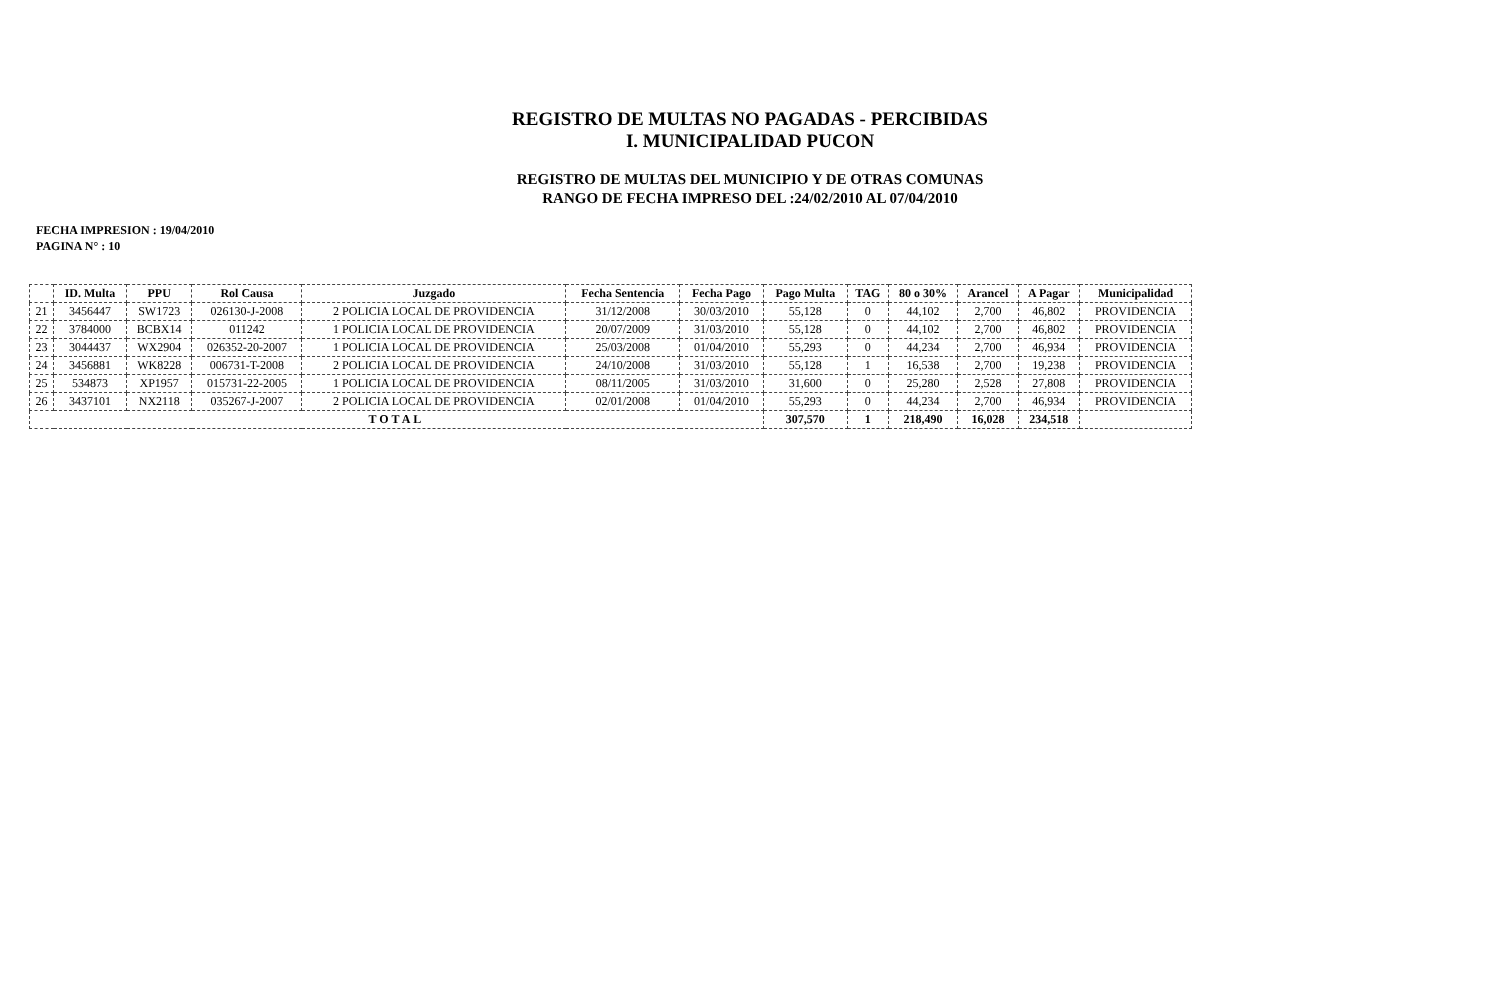REGISTRO DE MULTAS NO PAGADAS - PERCIBIDAS
I. MUNICIPALIDAD PUCON
REGISTRO DE MULTAS DEL MUNICIPIO Y DE OTRAS COMUNAS
RANGO DE FECHA IMPRESO DEL :24/02/2010 AL 07/04/2010
FECHA IMPRESION : 19/04/2010
PAGINA N° : 10
| | ID. Multa | PPU | Rol Causa | Juzgado | Fecha Sentencia | Fecha Pago | Pago Multa | TAG | 80 o 30% | Arancel | A Pagar | Municipalidad |
| --- | --- | --- | --- | --- | --- | --- | --- | --- | --- | --- | --- | --- |
| 21 | 3456447 | SW1723 | 026130-J-2008 | 2 POLICIA LOCAL DE PROVIDENCIA | 31/12/2008 | 30/03/2010 | 55,128 | 0 | 44,102 | 2,700 | 46,802 | PROVIDENCIA |
| 22 | 3784000 | BCBX14 | 011242 | 1 POLICIA LOCAL DE PROVIDENCIA | 20/07/2009 | 31/03/2010 | 55,128 | 0 | 44,102 | 2,700 | 46,802 | PROVIDENCIA |
| 23 | 3044437 | WX2904 | 026352-20-2007 | 1 POLICIA LOCAL DE PROVIDENCIA | 25/03/2008 | 01/04/2010 | 55,293 | 0 | 44,234 | 2,700 | 46,934 | PROVIDENCIA |
| 24 | 3456881 | WK8228 | 006731-T-2008 | 2 POLICIA LOCAL DE PROVIDENCIA | 24/10/2008 | 31/03/2010 | 55,128 | 1 | 16,538 | 2,700 | 19,238 | PROVIDENCIA |
| 25 | 534873 | XP1957 | 015731-22-2005 | 1 POLICIA LOCAL DE PROVIDENCIA | 08/11/2005 | 31/03/2010 | 31,600 | 0 | 25,280 | 2,528 | 27,808 | PROVIDENCIA |
| 26 | 3437101 | NX2118 | 035267-J-2007 | 2 POLICIA LOCAL DE PROVIDENCIA | 02/01/2008 | 01/04/2010 | 55,293 | 0 | 44,234 | 2,700 | 46,934 | PROVIDENCIA |
| TOTAL | | | | | | | 307,570 | 1 | 218,490 | 16,028 | 234,518 | |